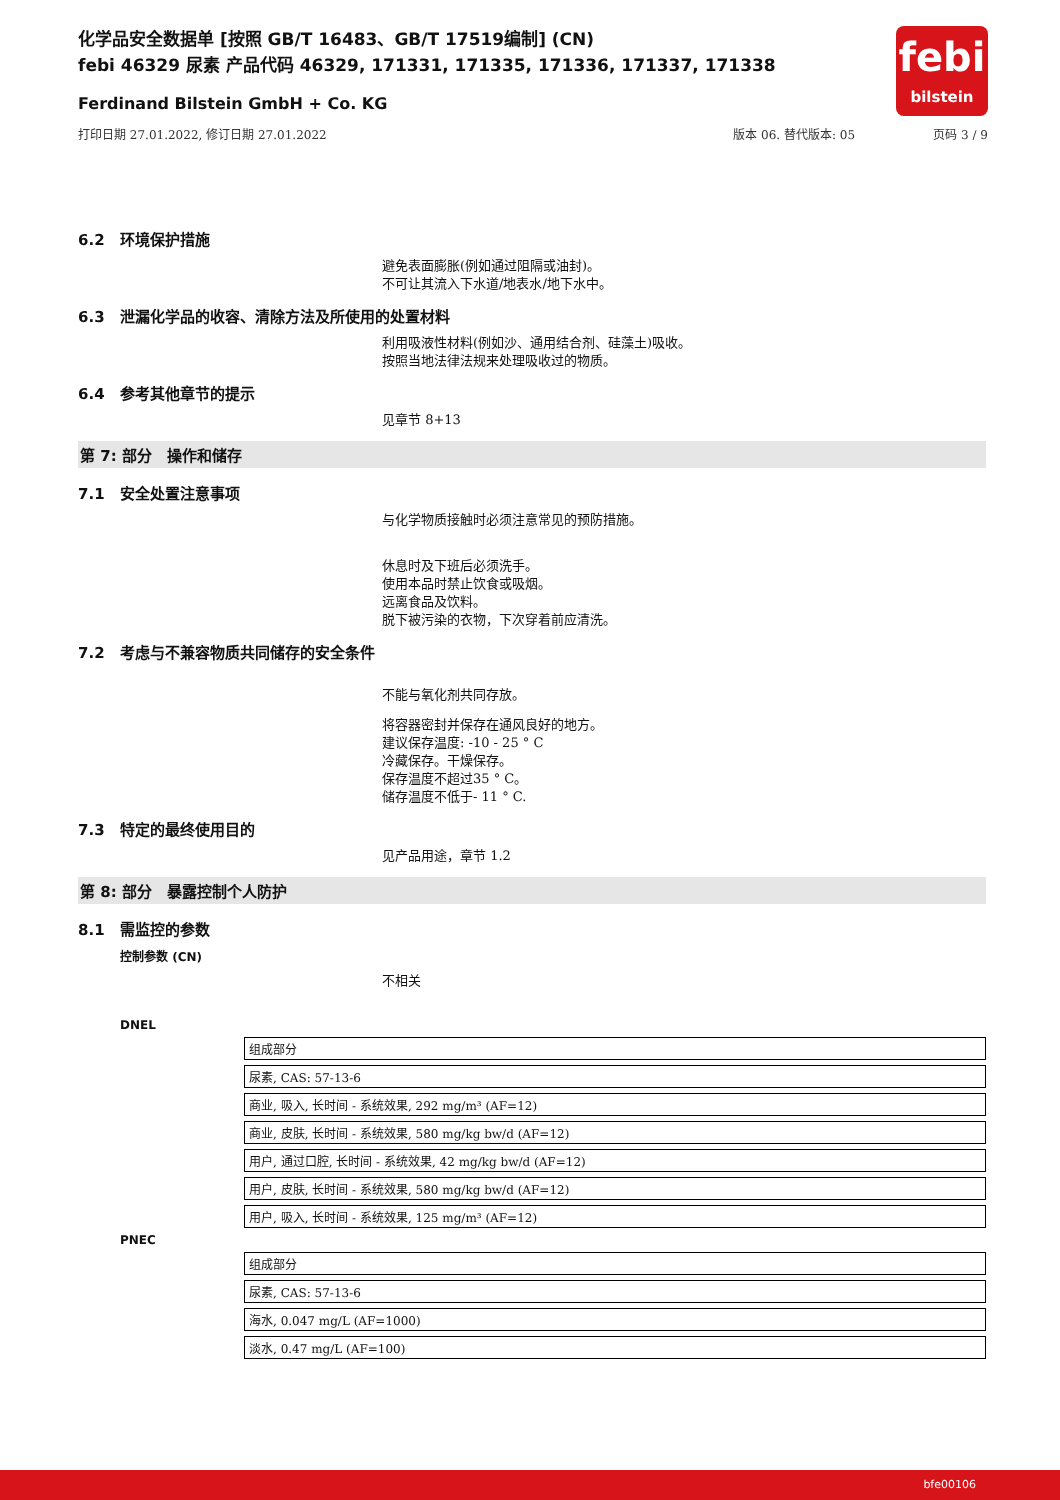化学品安全数据单 [按照 GB/T 16483、GB/T 17519编制] (CN)
febi 46329 尿素 产品代码 46329, 171331, 171335, 171336, 171337, 171338
Ferdinand Bilstein GmbH + Co. KG
打印日期 27.01.2022, 修订日期 27.01.2022 版本 06. 替代版本: 05 页码 3 / 9
febi
bilstein
6.2 环境保护措施
避免表面膨胀(例如通过阻隔或油封)。
不可让其流入下水道/地表水/地下水中。
6.3 泄漏化学品的收容、清除方法及所使用的处置材料
利用吸液性材料(例如沙、通用结合剂、硅藻土)吸收。
按照当地法律法规来处理吸收过的物质。
6.4 参考其他章节的提示
见章节 8+13
第 7: 部分　操作和储存
7.1 安全处置注意事项
与化学物质接触时必须注意常见的预防措施。
休息时及下班后必须洗手。
使用本品时禁止饮食或吸烟。
远离食品及饮料。
脱下被污染的衣物，下次穿着前应清洗。
7.2 考虑与不兼容物质共同储存的安全条件
不能与氧化剂共同存放。
将容器密封并保存在通风良好的地方。
建议保存温度: -10 - 25 ° C
冷藏保存。干燥保存。
保存温度不超过35 ° C。
储存温度不低于- 11 ° C.
7.3 特定的最终使用目的
见产品用途，章节 1.2
第 8: 部分　暴露控制个人防护
8.1 需监控的参数
控制参数 (CN)
不相关
DNEL
| 组成部分 |
| 尿素, CAS: 57-13-6 |
| 商业, 吸入, 长时间 - 系统效果, 292 mg/m³ (AF=12) |
| 商业, 皮肤, 长时间 - 系统效果, 580 mg/kg bw/d (AF=12) |
| 用户, 通过口腔, 长时间 - 系统效果, 42 mg/kg bw/d (AF=12) |
| 用户, 皮肤, 长时间 - 系统效果, 580 mg/kg bw/d (AF=12) |
| 用户, 吸入, 长时间 - 系统效果, 125 mg/m³ (AF=12) |
PNEC
| 组成部分 |
| 尿素, CAS: 57-13-6 |
| 海水, 0.047 mg/L (AF=1000) |
| 淡水, 0.47 mg/L (AF=100) |
bfe00106